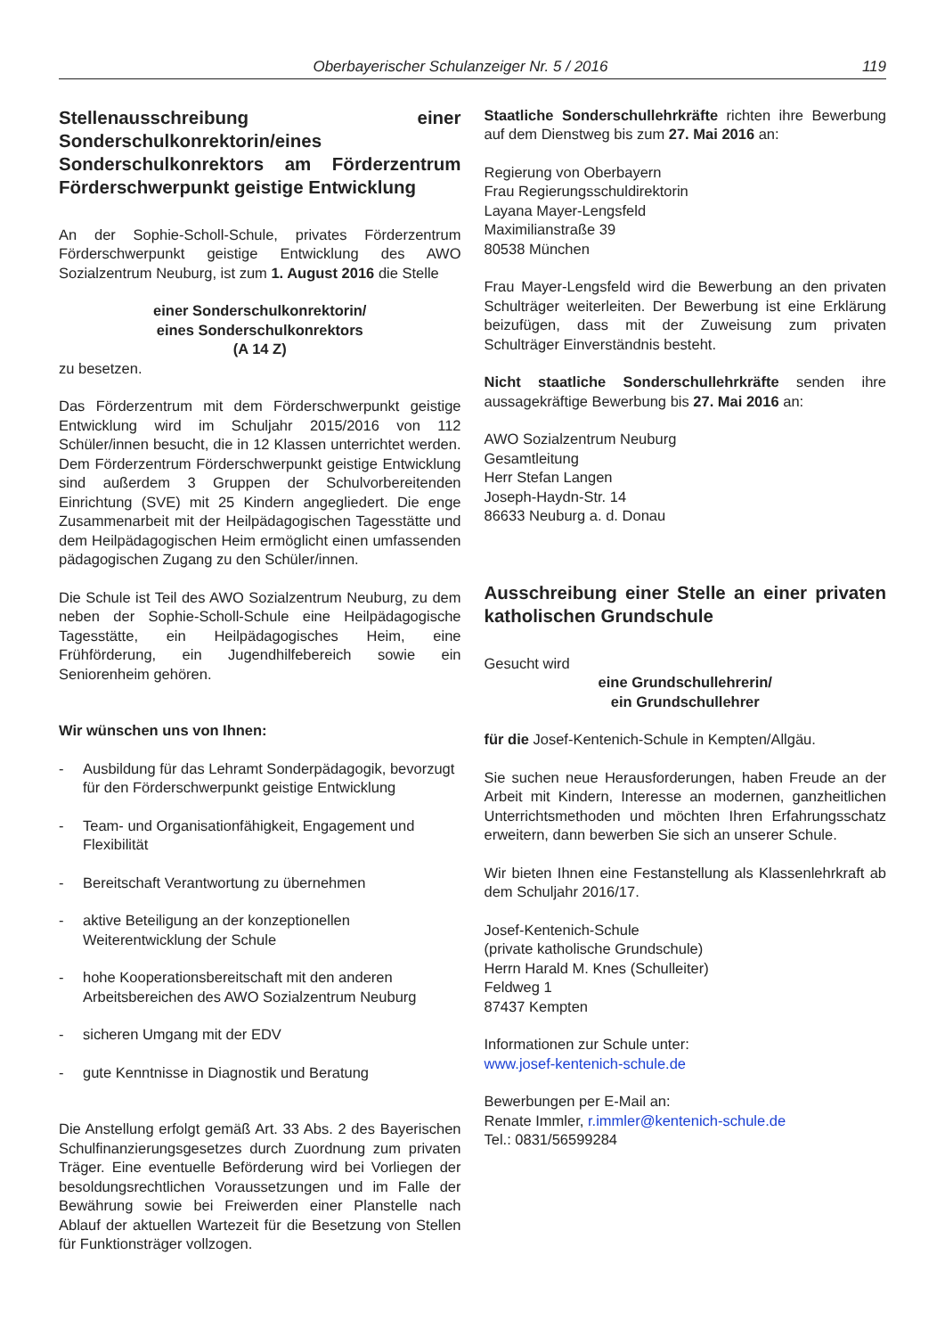Oberbayerischer Schulanzeiger Nr. 5 / 2016 119
Stellenausschreibung einer Sonderschulkonrektorin/eines Sonderschulkonrektors am Förderzentrum Förderschwerpunkt geistige Entwicklung
An der Sophie-Scholl-Schule, privates Förderzentrum Förderschwerpunkt geistige Entwicklung des AWO Sozialzentrum Neuburg, ist zum 1. August 2016 die Stelle
einer Sonderschulkonrektorin/
eines Sonderschulkonrektors
(A 14 Z)
zu besetzen.
Das Förderzentrum mit dem Förderschwerpunkt geistige Entwicklung wird im Schuljahr 2015/2016 von 112 Schüler/innen besucht, die in 12 Klassen unterrichtet werden. Dem Förderzentrum Förderschwerpunkt geistige Entwicklung sind außerdem 3 Gruppen der Schulvorbereitenden Einrichtung (SVE) mit 25 Kindern angegliedert. Die enge Zusammenarbeit mit der Heilpädagogischen Tagesstätte und dem Heilpädagogischen Heim ermöglicht einen umfassenden pädagogischen Zugang zu den Schüler/innen.
Die Schule ist Teil des AWO Sozialzentrum Neuburg, zu dem neben der Sophie-Scholl-Schule eine Heilpädagogische Tagesstätte, ein Heilpädagogisches Heim, eine Frühförderung, ein Jugendhilfebereich sowie ein Seniorenheim gehören.
Wir wünschen uns von Ihnen:
- Ausbildung für das Lehramt Sonderpädagogik, bevorzugt für den Förderschwerpunkt geistige Entwicklung
- Team- und Organisationfähigkeit, Engagement und Flexibilität
- Bereitschaft Verantwortung zu übernehmen
- aktive Beteiligung an der konzeptionellen Weiterentwicklung der Schule
- hohe Kooperationsbereitschaft mit den anderen Arbeitsbereichen des AWO Sozialzentrum Neuburg
- sicheren Umgang mit der EDV
- gute Kenntnisse in Diagnostik und Beratung
Die Anstellung erfolgt gemäß Art. 33 Abs. 2 des Bayerischen Schulfinanzierungsgesetzes durch Zuordnung zum privaten Träger. Eine eventuelle Beförderung wird bei Vorliegen der besoldungsrechtlichen Voraussetzungen und im Falle der Bewährung sowie bei Freiwerden einer Planstelle nach Ablauf der aktuellen Wartezeit für die Besetzung von Stellen für Funktionsträger vollzogen.
Staatliche Sonderschullehrkräfte richten ihre Bewerbung auf dem Dienstweg bis zum 27. Mai 2016 an:
Regierung von Oberbayern
Frau Regierungsschuldirektorin
Layana Mayer-Lengsfeld
Maximilianstraße 39
80538 München
Frau Mayer-Lengsfeld wird die Bewerbung an den privaten Schulträger weiterleiten. Der Bewerbung ist eine Erklärung beizufügen, dass mit der Zuweisung zum privaten Schulträger Einverständnis besteht.
Nicht staatliche Sonderschullehrkräfte senden ihre aussagekräftige Bewerbung bis 27. Mai 2016 an:
AWO Sozialzentrum Neuburg
Gesamtleitung
Herr Stefan Langen
Joseph-Haydn-Str. 14
86633 Neuburg a. d. Donau
Ausschreibung einer Stelle an einer privaten katholischen Grundschule
Gesucht wird
eine Grundschullehrerin/
ein Grundschullehrer
für die Josef-Kentenich-Schule in Kempten/Allgäu.
Sie suchen neue Herausforderungen, haben Freude an der Arbeit mit Kindern, Interesse an modernen, ganzheitlichen Unterrichtsmethoden und möchten Ihren Erfahrungsschatz erweitern, dann bewerben Sie sich an unserer Schule.
Wir bieten Ihnen eine Festanstellung als Klassenlehrkraft ab dem Schuljahr 2016/17.
Josef-Kentenich-Schule
(private katholische Grundschule)
Herrn Harald M. Knes (Schulleiter)
Feldweg 1
87437 Kempten
Informationen zur Schule unter:
www.josef-kentenich-schule.de
Bewerbungen per E-Mail an:
Renate Immler, r.immler@kentenich-schule.de
Tel.: 0831/56599284